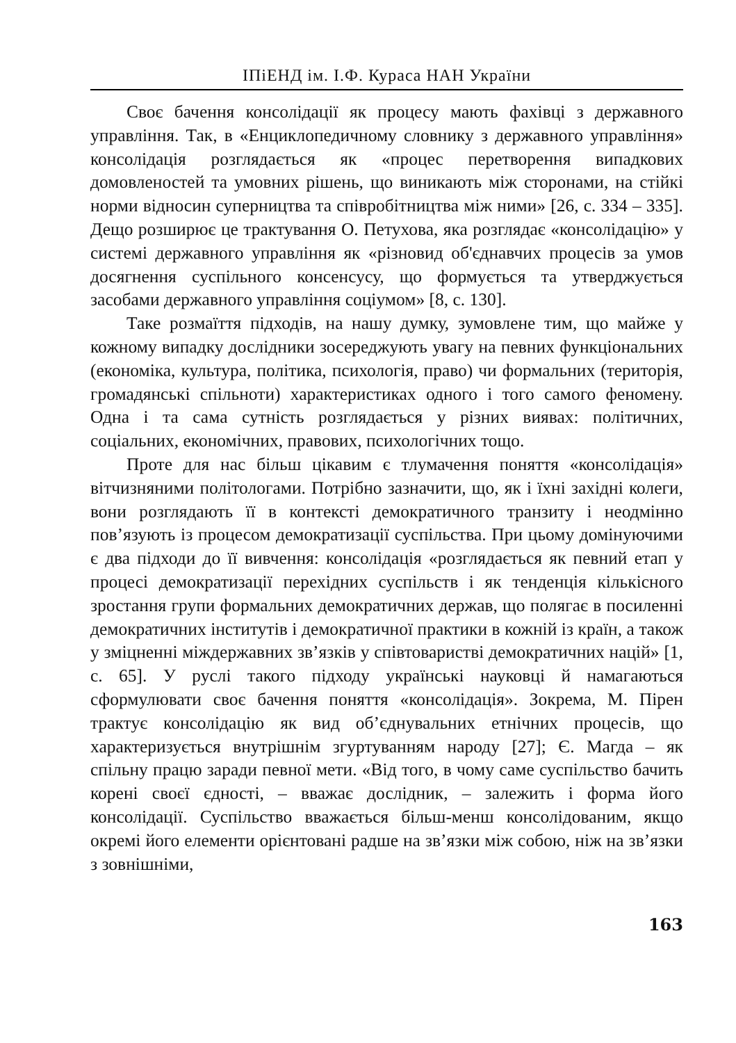ІПіЕНД ім. І.Ф. Кураса НАН України
Своє бачення консолідації як процесу мають фахівці з державного управління. Так, в «Енциклопедичному словнику з державного управління» консолідація розглядається як «процес перетворення випадкових домовленостей та умовних рішень, що виникають між сторонами, на стійкі норми відносин суперництва та співробітництва між ними» [26, с. 334 – 335]. Дещо розширює це трактування О. Петухова, яка розглядає «консолідацію» у системі державного управління як «різновид об'єднавчих процесів за умов досягнення суспільного консенсусу, що формується та утверджується засобами державного управління соціумом» [8, с. 130].
Таке розмаїття підходів, на нашу думку, зумовлене тим, що майже у кожному випадку дослідники зосереджують увагу на певних функціональних (економіка, культура, політика, психологія, право) чи формальних (територія, громадянські спільноти) характеристиках одного і того самого феномену. Одна і та сама сутність розглядається у різних виявах: політичних, соціальних, економічних, правових, психологічних тощо.
Проте для нас більш цікавим є тлумачення поняття «консолідація» вітчизняними політологами. Потрібно зазначити, що, як і їхні західні колеги, вони розглядають її в контексті демократичного транзиту і неодмінно пов’язують із процесом демократизації суспільства. При цьому домінуючими є два підходи до її вивчення: консолідація «розглядається як певний етап у процесі демократизації перехідних суспільств і як тенденція кількісного зростання групи формальних демократичних держав, що полягає в посиленні демократичних інститутів і демократичної практики в кожній із країн, а також у зміцненні міждержавних зв’язків у співтоваристві демократичних націй» [1, с. 65]. У руслі такого підходу українські науковці й намагаються сформулювати своє бачення поняття «консолідація». Зокрема, М. Пірен трактує консолідацію як вид об’єднувальних етнічних процесів, що характеризується внутрішнім згуртуванням народу [27]; Є. Магда – як спільну працю заради певної мети. «Від того, в чому саме суспільство бачить корені своєї єдності, – вважає дослідник, – залежить і форма його консолідації. Суспільство вважається більш-менш консолідованим, якщо окремі його елементи орієнтовані радше на зв’язки між собою, ніж на зв’язки з зовнішніми,
163